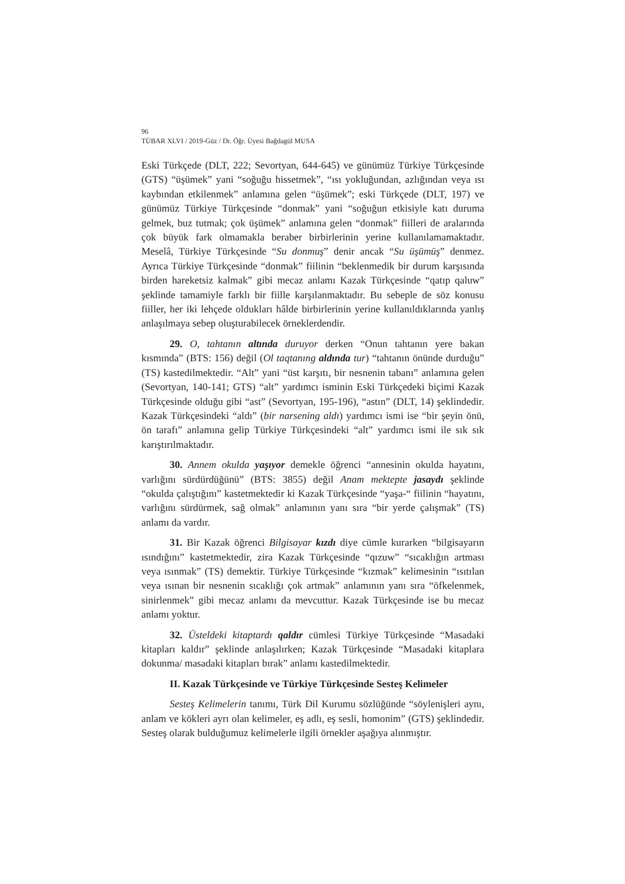96
TÜBAR XLVI / 2019-Güz / Dr. Öğr. Üyesi Bağdagül MUSA
Eski Türkçede (DLT, 222; Sevortyan, 644-645) ve günümüz Türkiye Türkçesinde (GTS) “üşümek” yani “soğuğu hissetmek”, “ısı yokluğundan, azlığından veya ısı kaybından etkilenmek” anlamına gelen “üşümek”; eski Türkçede (DLT, 197) ve günümüz Türkiye Türkçesinde “donmak” yani “soğuğun etkisiyle katı duruma gelmek, buz tutmak; çok üşümek” anlamına gelen “donmak” fiilleri de aralarında çok büyük fark olmamakla beraber birbirlerinin yerine kullanılamamaktadır. Meselâ, Türkiye Türkçesinde “Su donmuş” denir ancak “Su üşümüş” denmez. Ayrıca Türkiye Türkçesinde “donmak” fiilinin “beklenmedik bir durum karşısında birden hareketsiz kalmak” gibi mecaz anlamı Kazak Türkçesinde “qatıp qaluw” şeklinde tamamiyle farklı bir fiille karşılanmaktadır. Bu sebeple de söz konusu fiiller, her iki lehçede oldukları hâlde birbirlerinin yerine kullanıldıklarında yanlış anlaşılmaya sebep oluşturabilecek örneklerdendir.
29. O, tahtanın altında duruyor derken “Onun tahtanın yere bakan kısmında” (BTS: 156) değil (Ol taqtanıng aldında tur) “tahtanın önünde durduğu” (TS) kastedilmektedir. “Alt” yani “üst karşıtı, bir nesnenin tabanı” anlamına gelen (Sevortyan, 140-141; GTS) “alt” yardımcı isminin Eski Türkçedeki biçimi Kazak Türkçesinde olduğu gibi “ast” (Sevortyan, 195-196), “astın” (DLT, 14) şeklindedir. Kazak Türkçesindeki “aldı” (bir narsening aldı) yardımcı ismi ise “bir şeyin önü, ön tarafı” anlamına gelip Türkiye Türkçesindeki “alt” yardımcı ismi ile sık sık karıştırılmaktadır.
30. Annem okulda yaşıyor demekle öğrenci “annesinin okulda hayatını, varlığını sürdürdüğünü” (BTS: 3855) değil Anam mektepte jasaydı şeklinde “okulda çalıştığını” kastetmektedir ki Kazak Türkçesinde “yaşa-“ fiilinin “hayatını, varlığını sürdürmek, sağ olmak” anlamının yanı sıra “bir yerde çalışmak” (TS) anlamı da vardır.
31. Bir Kazak öğrenci Bilgisayar kızdı diye cümle kurarken “bilgisayarın ısındığını” kastetmektedir, zira Kazak Türkçesinde “qızuw” “sıcaklığın artması veya ısınmak” (TS) demektir. Türkiye Türkçesinde “kızmak” kelimesinin “ısıtılan veya ısınan bir nesnenin sıcaklığı çok artmak” anlamının yanı sıra “öfkelenmek, sinirlenmek” gibi mecaz anlamı da mevcuttur. Kazak Türkçesinde ise bu mecaz anlamı yoktur.
32. Üsteldeki kitaptardı qaldır cümlesi Türkiye Türkçesinde “Masadaki kitapları kaldır” şeklinde anlaşılırken; Kazak Türkçesinde “Masadaki kitaplara dokunma/ masadaki kitapları bırak” anlamı kastedilmektedir.
II. Kazak Türkçesinde ve Türkiye Türkçesinde Sesteş Kelimeler
Sesteş Kelimelerin tanımı, Türk Dil Kurumu sözlüğünde “söylenişleri aynı, anlam ve kökleri ayrı olan kelimeler, eş adlı, eş sesli, homonim” (GTS) şeklindedir. Sesteş olarak bulduğumuz kelimelerle ilgili örnekler aşağıya alınmıştır.